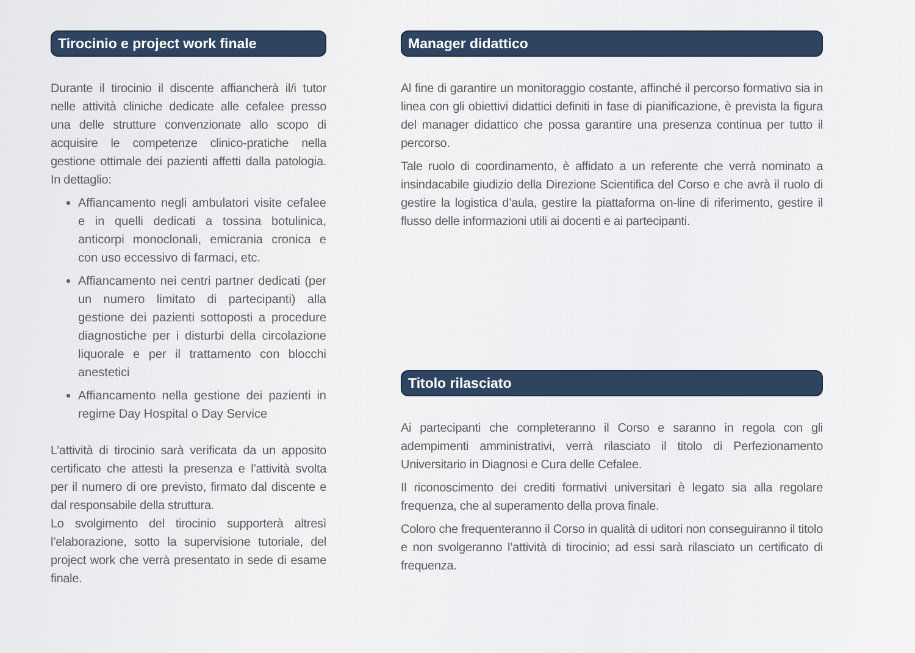Tirocinio e project work finale
Durante il tirocinio il discente affiancherà il/i tutor nelle attività cliniche dedicate alle cefalee presso una delle strutture convenzionate allo scopo di acquisire le competenze clinico-pratiche nella gestione ottimale dei pazienti affetti dalla patologia. In dettaglio:
Affiancamento negli ambulatori visite cefalee e in quelli dedicati a tossina botulinica, anticorpi monoclonali, emicrania cronica e con uso eccessivo di farmaci, etc.
Affiancamento nei centri partner dedicati (per un numero limitato di partecipanti) alla gestione dei pazienti sottoposti a procedure diagnostiche per i disturbi della circolazione liquorale e per il trattamento con blocchi anestetici
Affiancamento nella gestione dei pazienti in regime Day Hospital o Day Service
L’attività di tirocinio sarà verificata da un apposito certificato che attesti la presenza e l’attività svolta per il numero di ore previsto, firmato dal discente e dal responsabile della struttura.
Lo svolgimento del tirocinio supporterà altresì l’elaborazione, sotto la supervisione tutoriale, del project work che verrà presentato in sede di esame finale.
Manager didattico
Al fine di garantire un monitoraggio costante, affinché il percorso formativo sia in linea con gli obiettivi didattici definiti in fase di pianificazione, è prevista la figura del manager didattico che possa garantire una presenza continua per tutto il percorso.
Tale ruolo di coordinamento, è affidato a un referente che verrà nominato a insindacabile giudizio della Direzione Scientifica del Corso e che avrà il ruolo di gestire la logistica d’aula, gestire la piattaforma on-line di riferimento, gestire il flusso delle informazioni utili ai docenti e ai partecipanti.
Titolo rilasciato
Ai partecipanti che completeranno il Corso e saranno in regola con gli adempimenti amministrativi, verrà rilasciato il titolo di Perfezionamento Universitario in Diagnosi e Cura delle Cefalee.
Il riconoscimento dei crediti formativi universitari è legato sia alla regolare frequenza, che al superamento della prova finale.
Coloro che frequenteranno il Corso in qualità di uditori non conseguiranno il titolo e non svolgeranno l’attività di tirocinio; ad essi sarà rilasciato un certificato di frequenza.